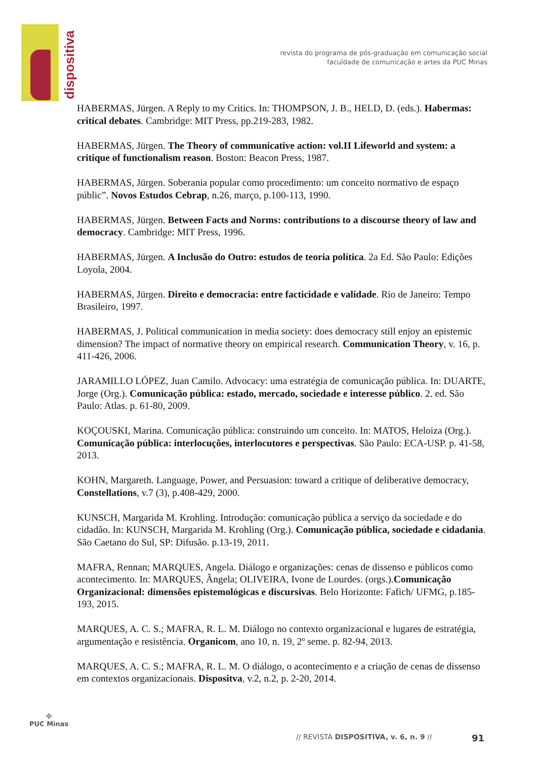dispositiva
revista do programa de pós-graduação em comunicação social
faculdade de comunicação e artes da PUC Minas
HABERMAS, Jürgen. A Reply to my Critics. In: THOMPSON, J. B., HELD, D. (eds.). Habermas: critical debates. Cambridge: MIT Press, pp.219-283, 1982.
HABERMAS, Jürgen. The Theory of communicative action: vol.II Lifeworld and system: a critique of functionalism reason. Boston: Beacon Press, 1987.
HABERMAS, Jürgen. Soberania popular como procedimento: um conceito normativo de espaço públic”. Novos Estudos Cebrap, n.26, março, p.100-113, 1990.
HABERMAS, Jürgen. Between Facts and Norms: contributions to a discourse theory of law and democracy. Cambridge: MIT Press, 1996.
HABERMAS, Jürgen. A Inclusão do Outro: estudos de teoria política. 2a Ed. São Paulo: Edições Loyola, 2004.
HABERMAS, Jürgen. Direito e democracia: entre facticidade e validade. Rio de Janeiro: Tempo Brasileiro, 1997.
HABERMAS, J. Political communication in media society: does democracy still enjoy an epistemic dimension? The impact of normative theory on empirical research. Communication Theory, v. 16, p. 411-426, 2006.
JARAMILLO LÓPEZ, Juan Camilo. Advocacy: uma estratégia de comunicação pública. In: DUARTE, Jorge (Org.). Comunicação pública: estado, mercado, sociedade e interesse público. 2. ed. São Paulo: Atlas. p. 61-80, 2009.
KOÇOUSKI, Marina. Comunicação pública: construindo um conceito. In: MATOS, Heloiza (Org.). Comunicação pública: interlocuções, interlocutores e perspectivas. São Paulo: ECA-USP. p. 41-58, 2013.
KOHN, Margareth. Language, Power, and Persuasion: toward a critique of deliberative democracy, Constellations, v.7 (3), p.408-429, 2000.
KUNSCH, Margarida M. Krohling. Introdução: comunicação pública a serviço da sociedade e do cidadão. In: KUNSCH, Margarida M. Krohling (Org.). Comunicação pública, sociedade e cidadania. São Caetano do Sul, SP: Difusão. p.13-19, 2011.
MAFRA, Rennan; MARQUES, Angela. Diálogo e organizações: cenas de dissenso e públicos como acontecimento. In: MARQUES, Ângela; OLIVEIRA, Ivone de Lourdes. (orgs.).Comunicação Organizacional: dimensões epistemológicas e discursivas. Belo Horizonte: Fafich/ UFMG, p.185-193, 2015.
MARQUES, A. C. S.; MAFRA, R. L. M. Diálogo no contexto organizacional e lugares de estratégia, argumentação e resistência. Organicom, ano 10, n. 19, 2º seme. p. 82-94, 2013.
MARQUES, A. C. S.; MAFRA, R. L. M. O diálogo, o acontecimento e a criação de cenas de dissenso em contextos organizacionais. Dispositva, v.2, n.2, p. 2-20, 2014.
✠
PUC Minas
// REVISTA DISPOSITIVA, v. 6, n. 9 // 91